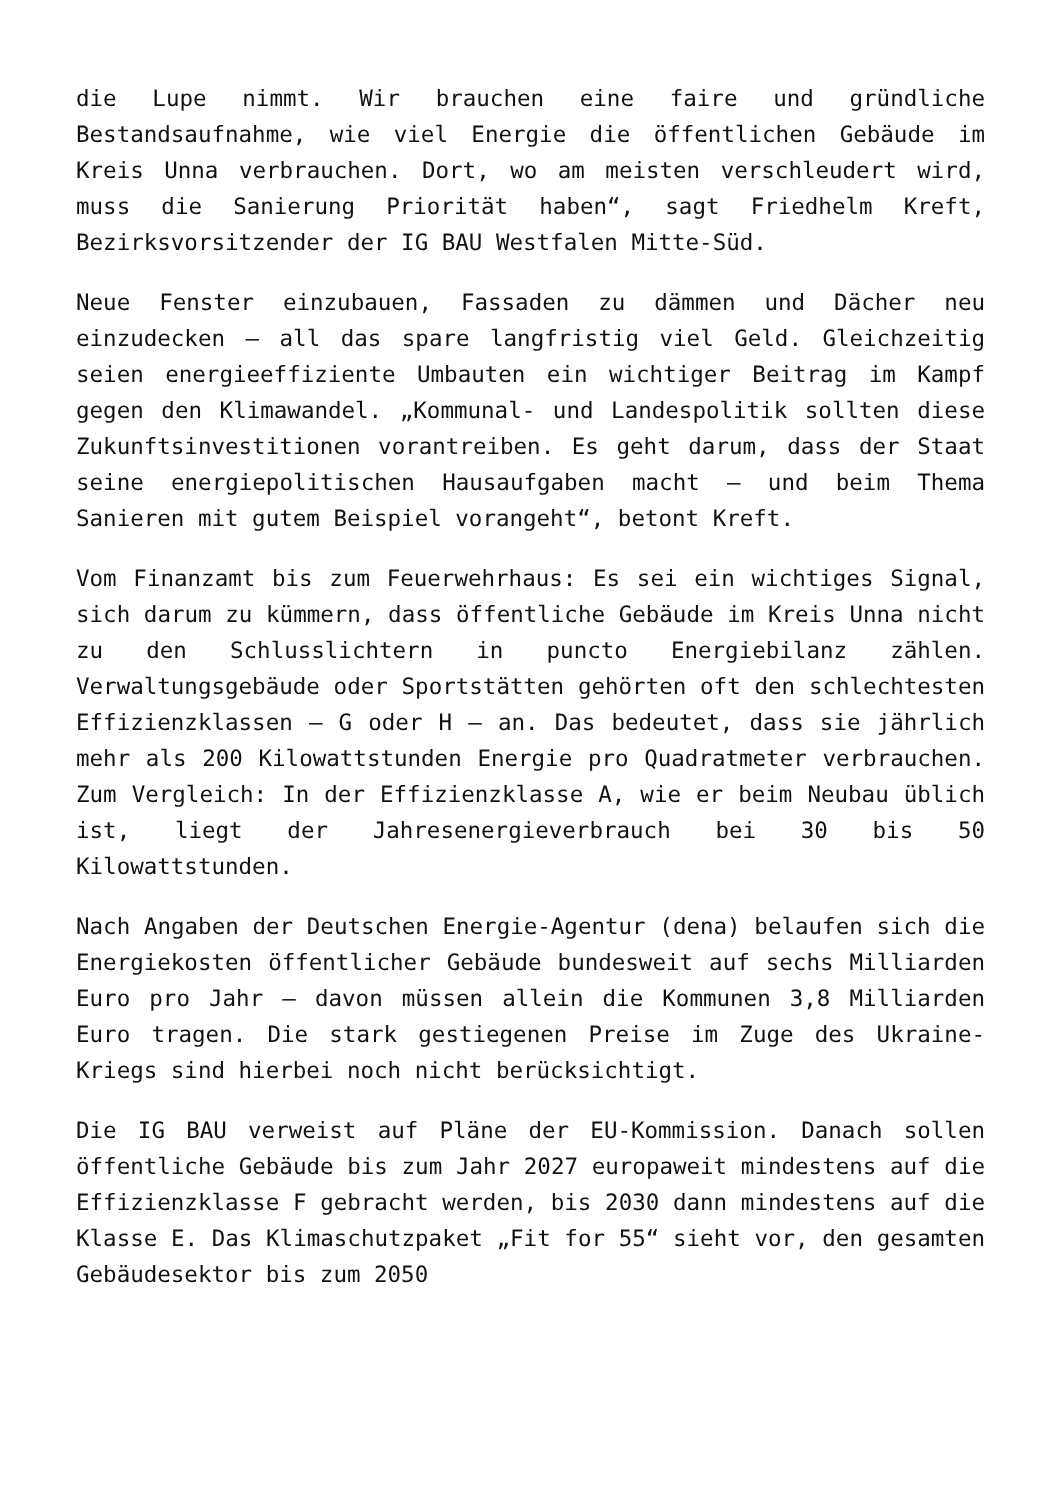die Lupe nimmt. Wir brauchen eine faire und gründliche Bestandsaufnahme, wie viel Energie die öffentlichen Gebäude im Kreis Unna verbrauchen. Dort, wo am meisten verschleudert wird, muss die Sanierung Priorität haben“, sagt Friedhelm Kreft, Bezirksvorsitzender der IG BAU Westfalen Mitte-Süd.
Neue Fenster einzubauen, Fassaden zu dämmen und Dächer neu einzudecken – all das spare langfristig viel Geld. Gleichzeitig seien energieeffiziente Umbauten ein wichtiger Beitrag im Kampf gegen den Klimawandel. „Kommunal- und Landespolitik sollten diese Zukunftsinvestitionen vorantreiben. Es geht darum, dass der Staat seine energiepolitischen Hausaufgaben macht – und beim Thema Sanieren mit gutem Beispiel vorangeht“, betont Kreft.
Vom Finanzamt bis zum Feuerwehrhaus: Es sei ein wichtiges Signal, sich darum zu kümmern, dass öffentliche Gebäude im Kreis Unna nicht zu den Schlusslichtern in puncto Energiebilanz zählen. Verwaltungsgebäude oder Sportstätten gehörten oft den schlechtesten Effizienzklassen – G oder H – an. Das bedeutet, dass sie jährlich mehr als 200 Kilowattstunden Energie pro Quadratmeter verbrauchen. Zum Vergleich: In der Effizienzklasse A, wie er beim Neubau üblich ist, liegt der Jahresenergieverbrauch bei 30 bis 50 Kilowattstunden.
Nach Angaben der Deutschen Energie-Agentur (dena) belaufen sich die Energiekosten öffentlicher Gebäude bundesweit auf sechs Milliarden Euro pro Jahr – davon müssen allein die Kommunen 3,8 Milliarden Euro tragen. Die stark gestiegenen Preise im Zuge des Ukraine-Kriegs sind hierbei noch nicht berücksichtigt.
Die IG BAU verweist auf Pläne der EU-Kommission. Danach sollen öffentliche Gebäude bis zum Jahr 2027 europaweit mindestens auf die Effizienzklasse F gebracht werden, bis 2030 dann mindestens auf die Klasse E. Das Klimaschutzpaket „Fit for 55“ sieht vor, den gesamten Gebäudesektor bis zum 2050